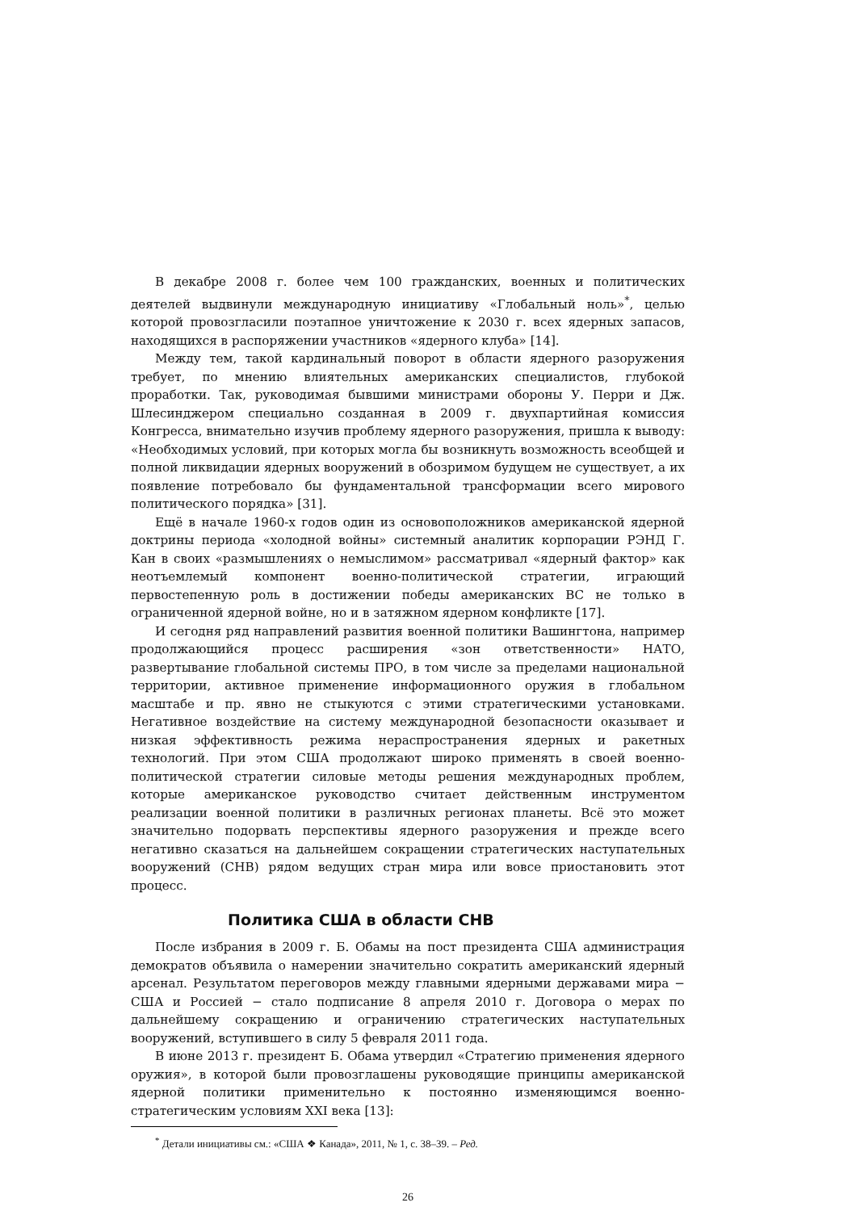В декабре 2008 г. более чем 100 гражданских, военных и политических деятелей выдвинули международную инициативу «Глобальный ноль»<sup>*</sup>, целью которой провозгласили поэтапное уничтожение к 2030 г. всех ядерных запасов, находящихся в распоряжении участников «ядерного клуба» [14].
Между тем, такой кардинальный поворот в области ядерного разоружения требует, по мнению влиятельных американских специалистов, глубокой проработки. Так, руководимая бывшими министрами обороны У. Перри и Дж. Шлесинджером специально созданная в 2009 г. двухпартийная комиссия Конгресса, внимательно изучив проблему ядерного разоружения, пришла к выводу: «Необходимых условий, при которых могла бы возникнуть возможность всеобщей и полной ликвидации ядерных вооружений в обозримом будущем не существует, а их появление потребовало бы фундаментальной трансформации всего мирового политического порядка» [31].
Ещё в начале 1960-х годов один из основоположников американской ядерной доктрины периода «холодной войны» системный аналитик корпорации РЭНД Г. Кан в своих «размышлениях о немыслимом» рассматривал «ядерный фактор» как неотъемлемый компонент военно-политической стратегии, играющий первостепенную роль в достижении победы американских ВС не только в ограниченной ядерной войне, но и в затяжном ядерном конфликте [17].
И сегодня ряд направлений развития военной политики Вашингтона, например продолжающийся процесс расширения «зон ответственности» НАТО, развертывание глобальной системы ПРО, в том числе за пределами национальной территории, активное применение информационного оружия в глобальном масштабе и пр. явно не стыкуются с этими стратегическими установками. Негативное воздействие на систему международной безопасности оказывает и низкая эффективность режима нераспространения ядерных и ракетных технологий. При этом США продолжают широко применять в своей военно-политической стратегии силовые методы решения международных проблем, которые американское руководство считает действенным инструментом реализации военной политики в различных регионах планеты. Всё это может значительно подорвать перспективы ядерного разоружения и прежде всего негативно сказаться на дальнейшем сокращении стратегических наступательных вооружений (СНВ) рядом ведущих стран мира или вовсе приостановить этот процесс.
Политика США в области СНВ
После избрания в 2009 г. Б. Обамы на пост президента США администрация демократов объявила о намерении значительно сократить американский ядерный арсенал. Результатом переговоров между главными ядерными державами мира − США и Россией − стало подписание 8 апреля 2010 г. Договора о мерах по дальнейшему сокращению и ограничению стратегических наступательных вооружений, вступившего в силу 5 февраля 2011 года.
В июне 2013 г. президент Б. Обама утвердил «Стратегию применения ядерного оружия», в которой были провозглашены руководящие принципы американской ядерной политики применительно к постоянно изменяющимся военно-стратегическим условиям XXI века [13]:
<sup>*</sup> Детали инициативы см.: «США ❖ Канада», 2011, № 1, с. 38–39. – Ред.
26